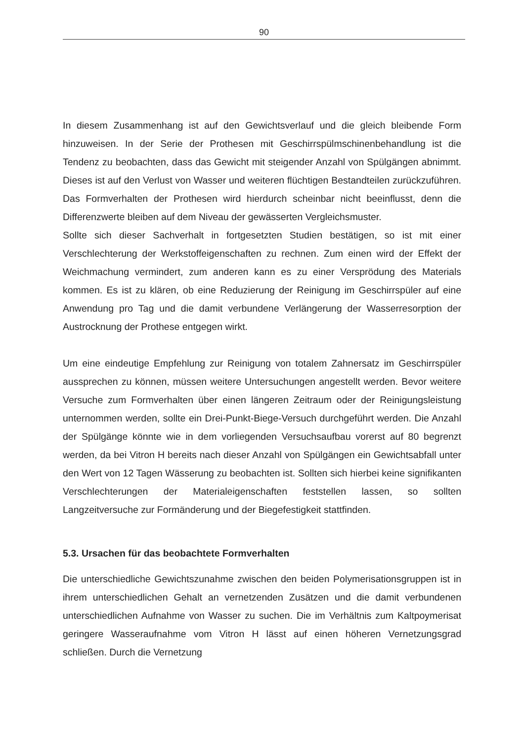90
In diesem Zusammenhang ist auf den Gewichtsverlauf und die gleich bleibende Form hinzuweisen. In der Serie der Prothesen mit Geschirrspülmschinenbehandlung ist die Tendenz zu beobachten, dass das Gewicht mit steigender Anzahl von Spülgängen abnimmt. Dieses ist auf den Verlust von Wasser und weiteren flüchtigen Bestandteilen zurückzuführen. Das Formverhalten der Prothesen wird hierdurch scheinbar nicht beeinflusst, denn die Differenzwerte bleiben auf dem Niveau der gewässerten Vergleichsmuster.
Sollte sich dieser Sachverhalt in fortgesetzten Studien bestätigen, so ist mit einer Verschlechterung der Werkstoffeigenschaften zu rechnen. Zum einen wird der Effekt der Weichmachung vermindert, zum anderen kann es zu einer Versprödung des Materials kommen. Es ist zu klären, ob eine Reduzierung der Reinigung im Geschirrspüler auf eine Anwendung pro Tag und die damit verbundene Verlängerung der Wasserresorption der Austrocknung der Prothese entgegen wirkt.
Um eine eindeutige Empfehlung zur Reinigung von totalem Zahnersatz im Geschirrspüler aussprechen zu können, müssen weitere Untersuchungen angestellt werden. Bevor weitere Versuche zum Formverhalten über einen längeren Zeitraum oder der Reinigungsleistung unternommen werden, sollte ein Drei-Punkt-Biege-Versuch durchgeführt werden. Die Anzahl der Spülgänge könnte wie in dem vorliegenden Versuchsaufbau vorerst auf 80 begrenzt werden, da bei Vitron H bereits nach dieser Anzahl von Spülgängen ein Gewichtsabfall unter den Wert von 12 Tagen Wässerung zu beobachten ist. Sollten sich hierbei keine signifikanten Verschlechterungen der Materialeigenschaften feststellen lassen, so sollten Langzeitversuche zur Formänderung und der Biegefestigkeit stattfinden.
5.3. Ursachen für das beobachtete Formverhalten
Die unterschiedliche Gewichtszunahme zwischen den beiden Polymerisationsgruppen ist in ihrem unterschiedlichen Gehalt an vernetzenden Zusätzen und die damit verbundenen unterschiedlichen Aufnahme von Wasser zu suchen. Die im Verhältnis zum Kaltpoymerisat geringere Wasseraufnahme vom Vitron H lässt auf einen höheren Vernetzungsgrad schließen. Durch die Vernetzung